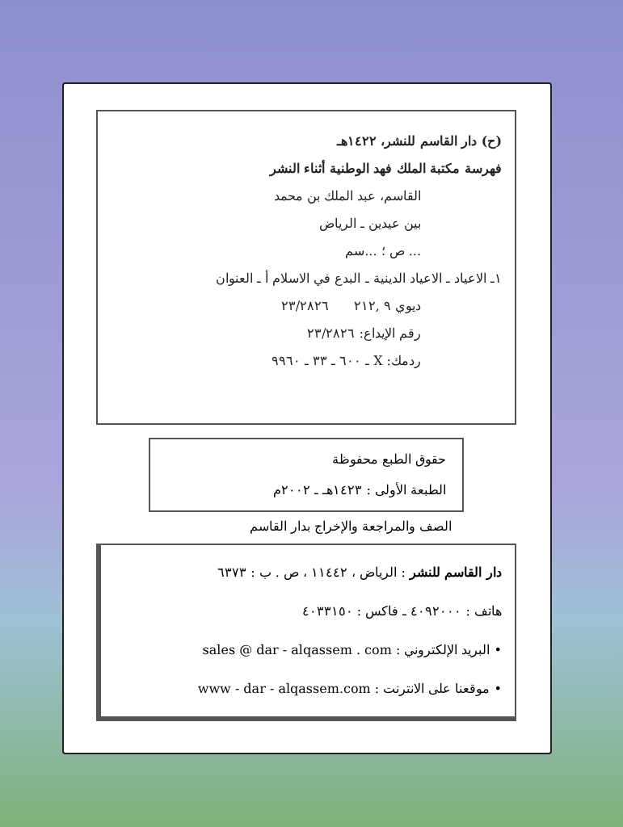(ح) دار القاسم للنشر، ١٤٢٢هـ
فهرسة مكتبة الملك فهد الوطنية أثناء النشر
القاسم، عبد الملك بن محمد
بين عيدين ـ الرياض
... ص ؛ ...سم
١ـ الاعياد ـ الاعياد الدينية ـ البدع في الاسلام أ ـ العنوان
ديوي ٩ ,٢١٢ ٢٣/٢٨٢٦
رقم الإيداع: ٢٣/٢٨٢٦
ردمك: X ـ ٦٠٠ ـ ٣٣ ـ ٩٩٦٠
حقوق الطبع محفوظة
الطبعة الأولى : ١٤٢٣هـ ـ ٢٠٠٢م
الصف والمراجعة والإخراج بدار القاسم
دار القاسم للنشر : الرياض ، ١١٤٤٢ ، ص . ب : ٦٣٧٣
هاتف : ٤٠٩٢٠٠٠ ـ فاكس : ٤٠٣٣١٥٠
• البريد الإلكتروني : sales @ dar - alqassem . com
• موقعنا على الانترنت : www - dar - alqassem.com